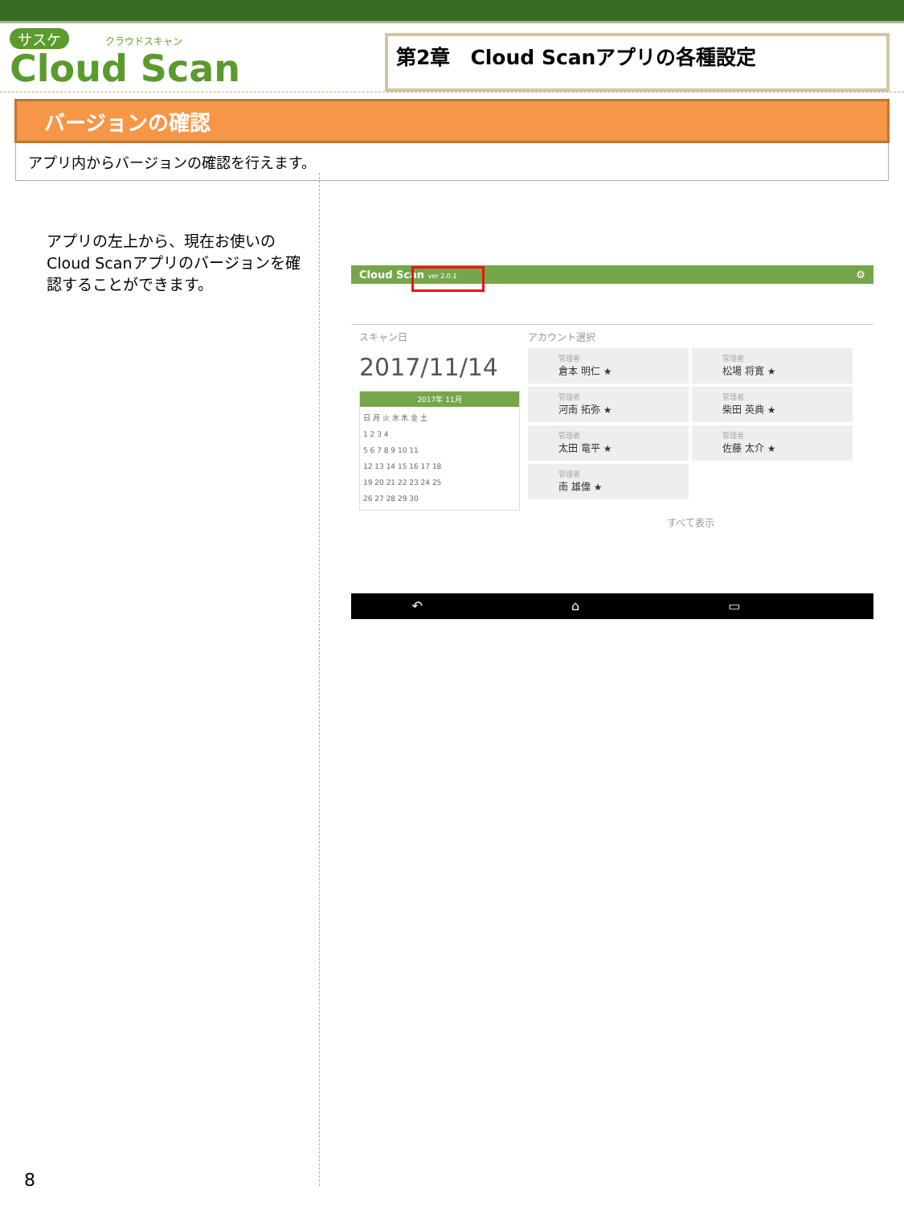サスケ クラウドスキャン
Cloud Scan
第2章　Cloud Scanアプリの各種設定
バージョンの確認
アプリ内からバージョンの確認を行えます。
アプリの左上から、現在お使いのCloud Scanアプリのバージョンを確認することができます。
Cloud Scan ver 2.0.1 ⚙
スキャン日
2017/11/14
2017年 11月
日 月 火 水 木 金 土
1 2 3 4
5 6 7 8 9 10 11
12 13 14 15 16 17 18
19 20 21 22 23 24 25
26 27 28 29 30
アカウント選択
管理者
倉本 明仁 ★
管理者
松場 将寛 ★
管理者
河南 拓弥 ★
管理者
柴田 英典 ★
管理者
太田 竜平 ★
管理者
佐藤 太介 ★
管理者
南 雄偉 ★
すべて表示
↶ ⌂ ▭
8